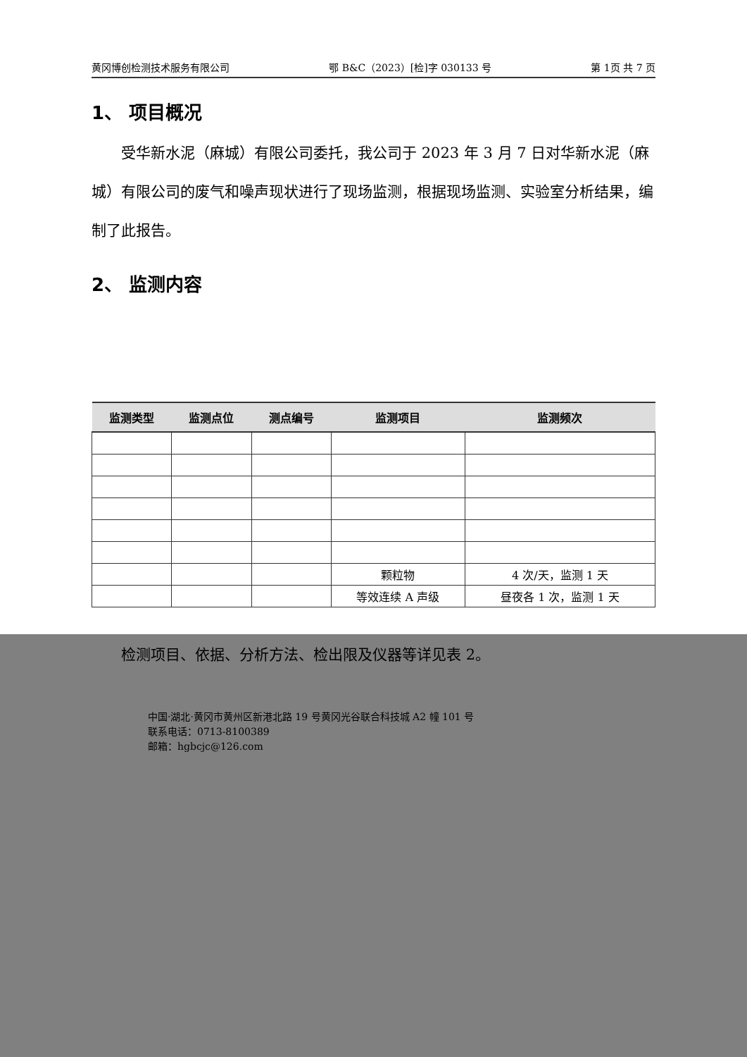黄冈博创检测技术服务有限公司 鄂 B&C（2023）[检]字 030133 号 第 1页 共 7 页
1、 项目概况
受华新水泥（麻城）有限公司委托，我公司于 2023 年 3 月 7 日对华新水泥（麻城）有限公司的废气和噪声现状进行了现场监测，根据现场监测、实验室分析结果，编制了此报告。
2、 监测内容
| 监测类型 | 监测点位 | 测点编号 | 监测项目 | 监测频次 |
| --- | --- | --- | --- | --- |
| | | | 颗粒物 | 4 次/天，监测 1 天 |
| | | | 等效连续 A 声级 | 昼夜各 1 次，监测 1 天 |
检测项目、依据、分析方法、检出限及仪器等详见表 2。
中国·湖北·黄冈市黄州区新港北路 19 号黄冈光谷联合科技城 A2 幢 101 号
联系电话：0713-8100389
邮箱：hgbcjc@126.com